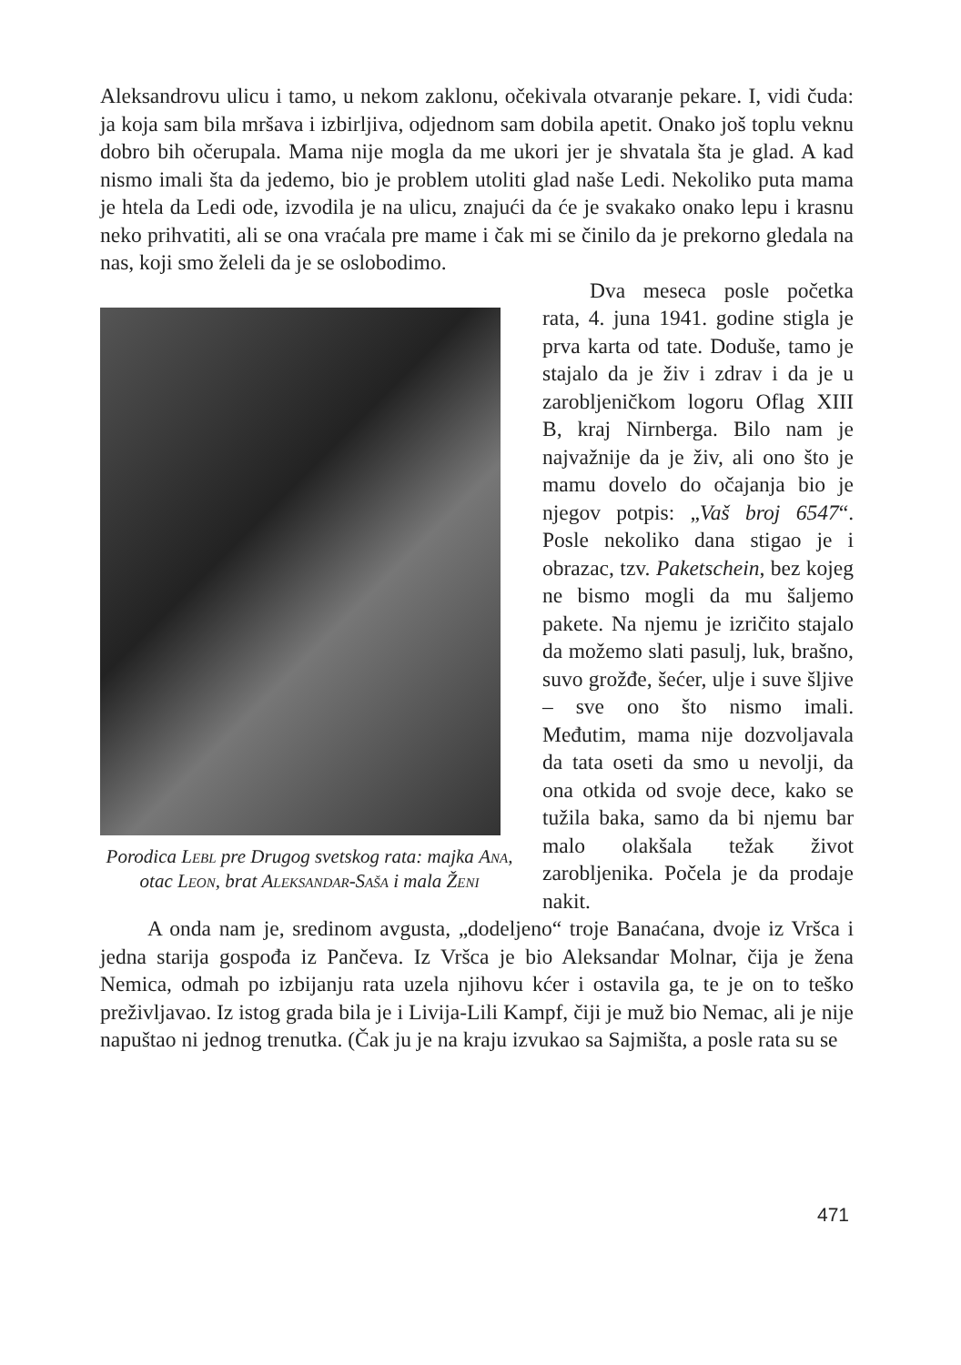Aleksandrovu ulicu i tamo, u nekom zaklonu, očekivala otvaranje pekare. I, vidi čuda: ja koja sam bila mršava i izbirljiva, odjednom sam dobila apetit. Onako još toplu veknu dobro bih očerupala. Mama nije mogla da me ukori jer je shvatala šta je glad. A kad nismo imali šta da jedemo, bio je problem utoliti glad naše Ledi. Nekoliko puta mama je htela da Ledi ode, izvodila je na ulicu, znajući da će je svakako onako lepu i krasnu neko prihvatiti, ali se ona vraćala pre mame i čak mi se činilo da je prekorno gledala na nas, koji smo želeli da je se oslobodimo.
Porodica Lebl pre Drugog svetskog rata: majka Ana, otac Leon, brat Aleksandar-Saša i mala Ženi
Dva meseca posle početka rata, 4. juna 1941. godine stigla je prva karta od tate. Doduše, tamo je stajalo da je živ i zdrav i da je u zarobljeničkom logoru Oflag XIII B, kraj Nirnberga. Bilo nam je najvažnije da je živ, ali ono što je mamu dovelo do očajanja bio je njegov potpis: „Vaš broj 6547“. Posle nekoliko dana stigao je i obrazac, tzv. Paketschein, bez kojeg ne bismo mogli da mu šaljemo pakete. Na njemu je izričito stajalo da možemo slati pasulj, luk, brašno, suvo grožđe, šećer, ulje i suve šljive – sve ono što nismo imali. Međutim, mama nije dozvoljavala da tata oseti da smo u nevolji, da ona otkida od svoje dece, kako se tužila baka, samo da bi njemu bar malo olakšala težak život zarobljenika. Počela je da prodaje nakit.
A onda nam je, sredinom avgusta, „dodeljeno“ troje Banaćana, dvoje iz Vršca i jedna starija gospođa iz Pančeva. Iz Vršca je bio Aleksandar Molnar, čija je žena Nemica, odmah po izbijanju rata uzela njihovu kćer i ostavila ga, te je on to teško preživljavao. Iz istog grada bila je i Livija-Lili Kampf, čiji je muž bio Nemac, ali je nije napuštao ni jednog trenutka. (Čak ju je na kraju izvukao sa Sajmišta, a posle rata su se
471